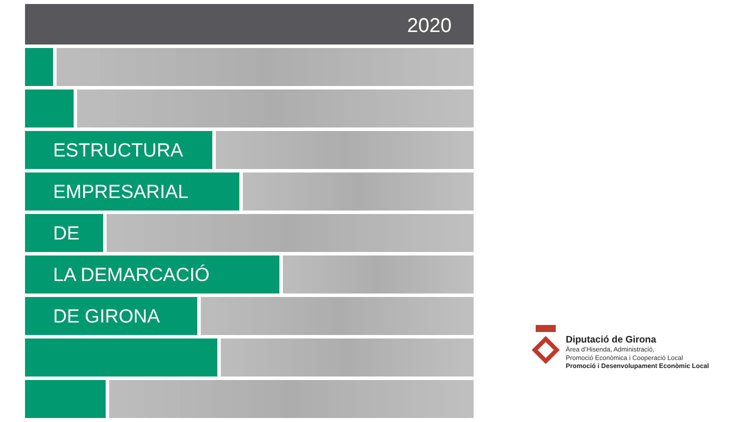2020
ESTRUCTURA
EMPRESARIAL
DE
LA DEMARCACIÓ
DE GIRONA
Diputació de Girona
Àrea d’Hisenda, Administració,
Promoció Econòmica i Cooperació Local
Promoció i Desenvolupament Econòmic Local